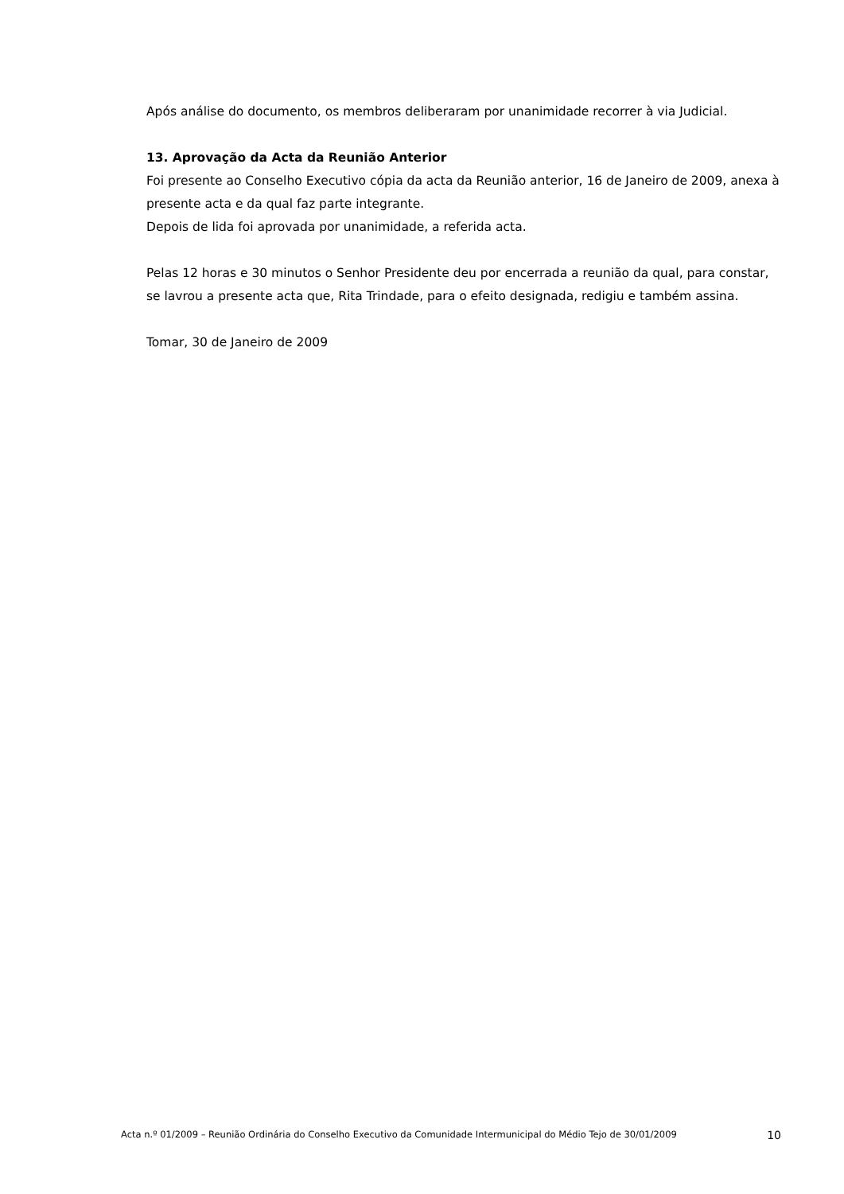Após análise do documento, os membros deliberaram por unanimidade recorrer à via Judicial.
13. Aprovação da Acta da Reunião Anterior
Foi presente ao Conselho Executivo cópia da acta da Reunião anterior, 16 de Janeiro de 2009, anexa à presente acta e da qual faz parte integrante.
Depois de lida foi aprovada por unanimidade, a referida acta.
Pelas 12 horas e 30 minutos o Senhor Presidente deu por encerrada a reunião da qual, para constar, se lavrou a presente acta que, Rita Trindade, para o efeito designada, redigiu e também assina.
Tomar, 30 de Janeiro de 2009
Acta n.º 01/2009 – Reunião Ordinária do Conselho Executivo da Comunidade Intermunicipal do Médio Tejo de 30/01/2009 10